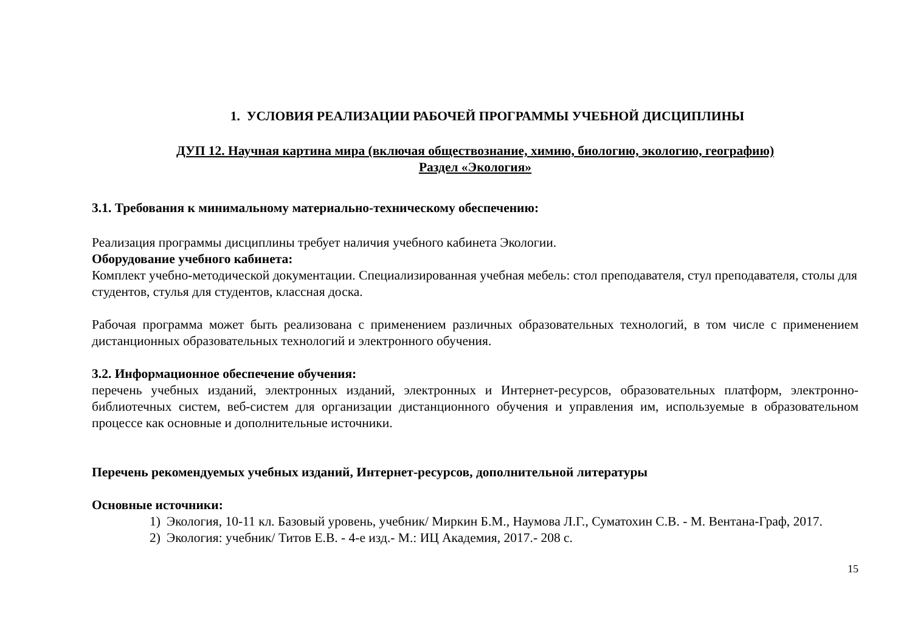1. УСЛОВИЯ РЕАЛИЗАЦИИ РАБОЧЕЙ ПРОГРАММЫ УЧЕБНОЙ ДИСЦИПЛИНЫ
ДУП 12. Научная картина мира (включая обществознание, химию, биологию, экологию, географию)
Раздел «Экология»
3.1. Требования к минимальному материально-техническому обеспечению:
Реализация программы дисциплины требует наличия учебного кабинета Экологии.
Оборудование учебного кабинета:
Комплект учебно-методической документации. Специализированная учебная мебель: стол преподавателя, стул преподавателя, столы для студентов, стулья для студентов, классная доска.
Рабочая программа может быть реализована с применением различных образовательных технологий, в том числе с применением дистанционных образовательных технологий и электронного обучения.
3.2. Информационное обеспечение обучения:
перечень учебных изданий, электронных изданий, электронных и Интернет-ресурсов, образовательных платформ, электронно-библиотечных систем, веб-систем для организации дистанционного обучения и управления им, используемые в образовательном процессе как основные и дополнительные источники.
Перечень рекомендуемых учебных изданий, Интернет-ресурсов, дополнительной литературы
Основные источники:
1) Экология, 10-11 кл. Базовый уровень, учебник/ Миркин Б.М., Наумова Л.Г., Суматохин С.В. - М. Вентана-Граф, 2017.
2) Экология: учебник/ Титов Е.В. - 4-е изд.- М.: ИЦ Академия, 2017.- 208 с.
15